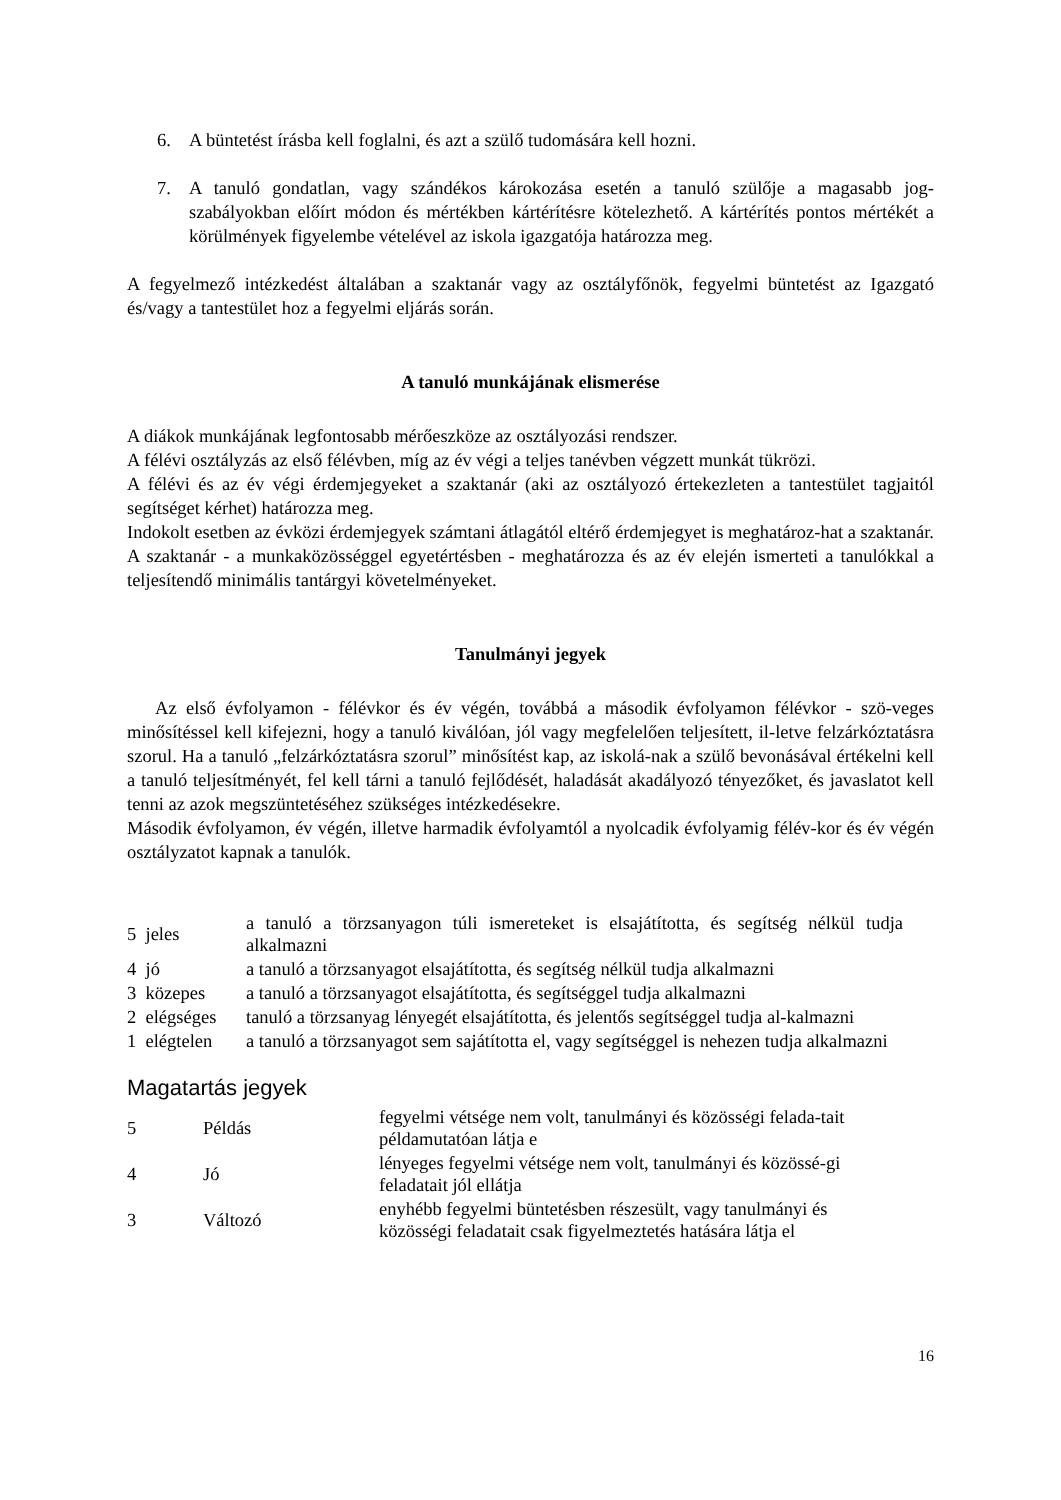6. A büntetést írásba kell foglalni, és azt a szülő tudomására kell hozni.
7. A tanuló gondatlan, vagy szándékos károkozása esetén a tanuló szülője a magasabb jog-szabályokban előírt módon és mértékben kártérítésre kötelezhető. A kártérítés pontos mértékét a körülmények figyelembe vételével az iskola igazgatója határozza meg.
A fegyelmező intézkedést általában a szaktanár vagy az osztályfőnök, fegyelmi büntetést az Igazgató és/vagy a tantestület hoz a fegyelmi eljárás során.
A tanuló munkájának elismerése
A diákok munkájának legfontosabb mérőeszköze az osztályozási rendszer.
A félévi osztályzás az első félévben, míg az év végi a teljes tanévben végzett munkát tükrözi.
A félévi és az év végi érdemjegyeket a szaktanár (aki az osztályozó értekezleten a tantestület tagjaitól segítséget kérhet) határozza meg.
Indokolt esetben az évközi érdemjegyek számtani átlagától eltérő érdemjegyet is meghatároz-hat a szaktanár.
A szaktanár - a munkaközösséggel egyetértésben - meghatározza és az év elején ismerteti a tanulókkal a teljesítendő minimális tantárgyi követelményeket.
Tanulmányi jegyek
Az első évfolyamon - félévkor és év végén, továbbá a második évfolyamon félévkor - szö-veges minősítéssel kell kifejezni, hogy a tanuló kiválóan, jól vagy megfelelően teljesített, il-letve felzárkóztatásra szorul. Ha a tanuló „felzárkóztatásra szorul” minősítést kap, az iskolá-nak a szülő bevonásával értékelni kell a tanuló teljesítményét, fel kell tárni a tanuló fejlődését, haladását akadályozó tényezőket, és javaslatot kell tenni az azok megszüntetéséhez szükséges intézkedésekre.
Második évfolyamon, év végén, illetve harmadik évfolyamtól a nyolcadik évfolyamig félév-kor és év végén osztályzatot kapnak a tanulók.
| 5 jeles | a tanuló a törzsanyagon túli ismereteket is elsajátította, és segítség nélkül tudja alkalmazni |
| 4 jó | a tanuló a törzsanyagot elsajátította, és segítség nélkül tudja alkalmazni |
| 3 közepes | a tanuló a törzsanyagot elsajátította, és segítséggel tudja alkalmazni |
| 2 elégséges | tanuló a törzsanyag lényegét elsajátította, és jelentős segítséggel tudja al-kalmazni |
| 1 elégtelen | a tanuló a törzsanyagot sem sajátította el, vagy segítséggel is nehezen tudja alkalmazni |
Magatartás jegyek
| 5 | Példás | fegyelmi vétsége nem volt, tanulmányi és közösségi felada-tait példamutatóan látja e |
| 4 | Jó | lényeges fegyelmi vétsége nem volt, tanulmányi és közössé-gi feladatait jól ellátja |
| 3 | Változó | enyhébb fegyelmi büntetésben részesült, vagy tanulmányi és közösségi feladatait csak figyelmeztetés hatására látja el |
16